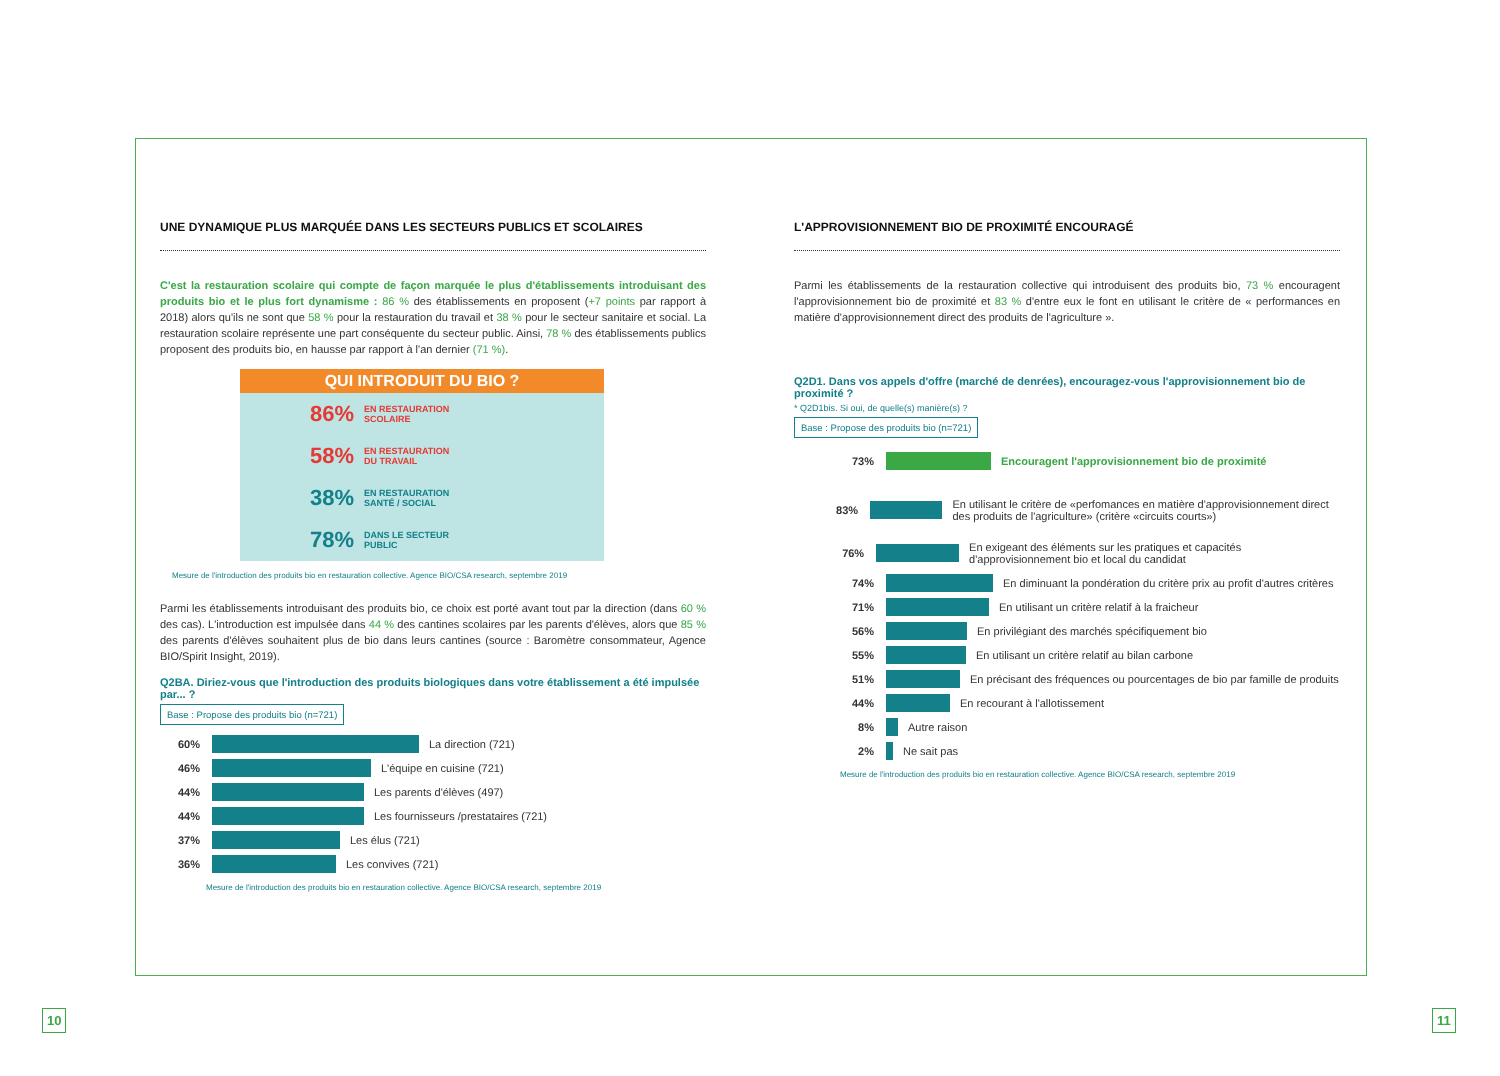UNE DYNAMIQUE PLUS MARQUÉE DANS LES SECTEURS PUBLICS ET SCOLAIRES
C'est la restauration scolaire qui compte de façon marquée le plus d'établissements introduisant des produits bio et le plus fort dynamisme : 86 % des établissements en proposent (+7 points par rapport à 2018) alors qu'ils ne sont que 58 % pour la restauration du travail et 38 % pour le secteur sanitaire et social. La restauration scolaire représente une part conséquente du secteur public. Ainsi, 78 % des établissements publics proposent des produits bio, en hausse par rapport à l'an dernier (71 %).
QUI INTRODUIT DU BIO ?
86% EN RESTAURATION
SCOLAIRE
58% EN RESTAURATION
DU TRAVAIL
38% EN RESTAURATION
SANTÉ / SOCIAL
78% DANS LE SECTEUR
PUBLIC
Mesure de l'introduction des produits bio en restauration collective. Agence BIO/CSA research, septembre 2019
Parmi les établissements introduisant des produits bio, ce choix est porté avant tout par la direction (dans 60 % des cas). L'introduction est impulsée dans 44 % des cantines scolaires par les parents d'élèves, alors que 85 % des parents d'élèves souhaitent plus de bio dans leurs cantines (source : Baromètre consommateur, Agence BIO/Spirit Insight, 2019).
Q2BA. Diriez-vous que l'introduction des produits biologiques dans votre établissement a été impulsée par... ?
Base : Propose des produits bio (n=721)
60% La direction (721)
46% L'équipe en cuisine (721)
44% Les parents d'élèves (497)
44% Les fournisseurs /prestataires (721)
37% Les élus (721)
36% Les convives (721)
Mesure de l'introduction des produits bio en restauration collective. Agence BIO/CSA research, septembre 2019
L'APPROVISIONNEMENT BIO DE PROXIMITÉ ENCOURAGÉ
Parmi les établissements de la restauration collective qui introduisent des produits bio, 73 % encouragent l'approvisionnement bio de proximité et 83 % d'entre eux le font en utilisant le critère de « performances en matière d'approvisionnement direct des produits de l'agriculture ».
Q2D1. Dans vos appels d'offre (marché de denrées), encouragez-vous l'approvisionnement bio de proximité ?
* Q2D1bis. Si oui, de quelle(s) manière(s) ?
Base : Propose des produits bio (n=721)
73% Encouragent l'approvisionnement bio de proximité
83% En utilisant le critère de «perfomances en matière d'approvisionnement direct des produits de l'agriculture» (critère «circuits courts»)
76% En exigeant des éléments sur les pratiques et capacités d'approvisionnement bio et local du candidat
74% En diminuant la pondération du critère prix au profit d'autres critères
71% En utilisant un critère relatif à la fraicheur
56% En privilégiant des marchés spécifiquement bio
55% En utilisant un critère relatif au bilan carbone
51% En précisant des fréquences ou pourcentages de bio par famille de produits
44% En recourant à l'allotissement
8% Autre raison
2% Ne sait pas
Mesure de l'introduction des produits bio en restauration collective. Agence BIO/CSA research, septembre 2019
10 11